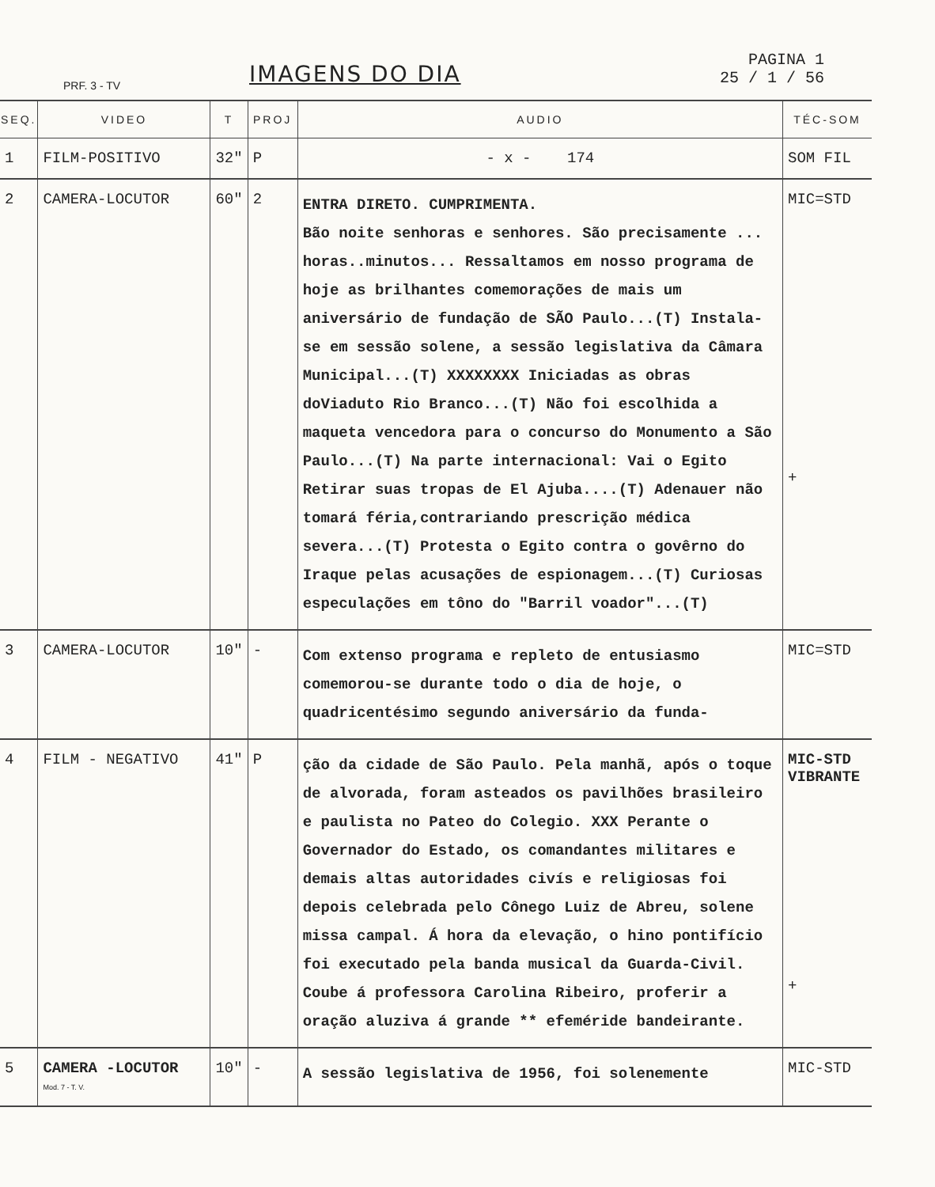IMAGENS DO DIA
PAGINA 1
25 / 1 / 56
PRF. 3 - TV
| SEQ. | VIDEO | T | PROJ | AUDIO | TÉC-SOM |
| --- | --- | --- | --- | --- | --- |
| 1 | FILM-POSITIVO | 32" | P | - x - 174 | SOM FIL |
| 2 | CAMERA-LOCUTOR | 60" | 2 | ENTRA DIRETO. CUMPRIMENTA. Bão noite senhoras e senhores. São precisamente ... horas..minutos... Ressaltamos em nosso programa de hoje as brilhantes comemorações de mais um aniversário de fundação de SÃO Paulo...(T) Instala-se em sessão solene, a sessão legislativa da Câmara Municipal...(T) XXXXXXXX Iniciadas as obras doViaduto Rio Branco...(T) Não foi escolhida a maqueta vencedora para o concurso do Monumento a São Paulo...(T) Na parte internacional: Vai o Egito Retirar suas tropas de El Ajuba....(T) Adenauer não tomará féria,contrariando prescrição médica severa...(T) Protesta o Egito contra o govêrno do Iraque pelas acusações de espionagem...(T) Curiosas especulações em tôno do "Barril voador"...(T) | MIC=STD + |
| 3 | CAMERA-LOCUTOR | 10" | - | Com extenso programa e repleto de entusiasmo comemorou-se durante todo o dia de hoje, o quadricentésimo segundo aniversário da funda- | MIC=STD |
| 4 | FILM - NEGATIVO | 41" | P | ção da cidade de São Paulo. Pela manhã, após o toque de alvorada, foram asteados os pavilhões brasileiro e paulista no Pateo do Colegio. XXX Perante o Governador do Estado, os comandantes militares e demais altas autoridades civís e religiosas foi depois celebrada pelo Cônego Luiz de Abreu, solene missa campal. Á hora da elevação, o hino pontifício foi executado pela banda musical da Guarda-Civil. Coube á professora Carolina Ribeiro, proferir a oração aluziva á grande ** efeméride bandeirante. | MIC-STD VIBRANTE + |
| 5 | CAMERA -LOCUTOR Mod. 7 - T. V. | 10" | - | A sessão legislativa de 1956, foi solenemente | MIC-STD |